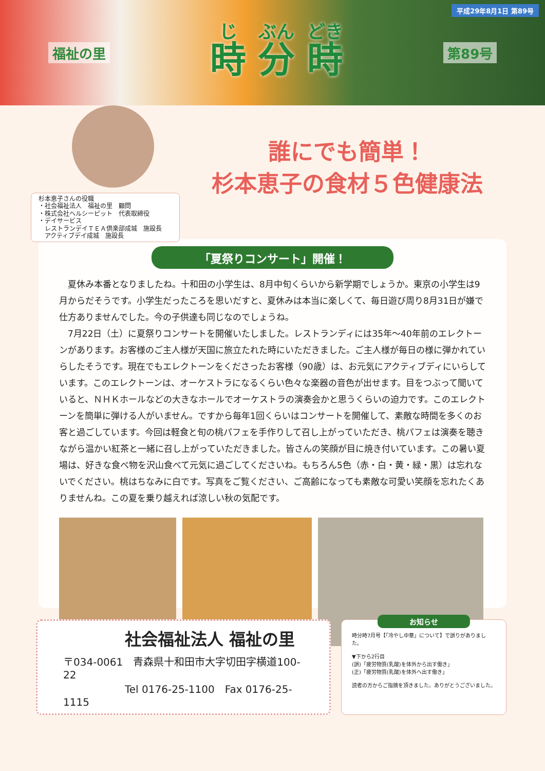平成29年8月1日 第89号
福祉の里 時 分 時 第89号
杉本恵子さんの役職
・社会福祉法人　福祉の里　顧問
・株式会社ヘルシーピット　代表取締役
・デイサービス
　レストランデイＴＥＡ倶楽部成城　施設長
　アクティブデイ成城　施設長
誰にでも簡単！
杉本恵子の食材５色健康法
「夏祭りコンサート」開催！
夏休み本番となりましたね。十和田の小学生は、8月中旬くらいから新学期でしょうか。東京の小学生は9月からだそうです。小学生だったころを思いだすと、夏休みは本当に楽しくて、毎日遊び周り8月31日が嫌で仕方ありませんでした。今の子供達も同じなのでしょうね。
7月22日（土）に夏祭りコンサートを開催いたしました。レストランディには35年～40年前のエレクトーンがあります。お客様のご主人様が天国に旅立たれた時にいただきました。ご主人様が毎日の様に弾かれていらしたそうです。現在でもエレクトーンをくださったお客様（90歳）は、お元気にアクティブディにいらしています。このエレクトーンは、オーケストラになるくらい色々な楽器の音色が出せます。目をつぶって聞いていると、ＮＨＫホールなどの大きなホールでオーケストラの演奏会かと思うくらいの迫力です。このエレクトーンを簡単に弾ける人がいません。ですから毎年1回くらいはコンサートを開催して、素敵な時間を多くのお客と過ごしています。今回は軽食と旬の桃パフェを手作りして召し上がっていただき、桃パフェは演奏を聴きながら温かい紅茶と一緒に召し上がっていただきました。皆さんの笑顔が目に焼き付いています。この暑い夏場は、好きな食べ物を沢山食べて元気に過ごしてくださいね。もちろん5色（赤・白・黄・緑・黒）は忘れないでください。桃はちなみに白です。写真をご覧ください、ご高齢になっても素敵な可愛い笑顔を忘れたくありませんね。この夏を乗り越えれば涼しい秋の気配です。
社会福祉法人 福祉の里
〒034-0061　青森県十和田市大字切田字横道100-22
　　　　　　Tel 0176-25-1100　Fax 0176-25-1115
お知らせ
時分時7月号【「冷やし中華」について】で誤りがありました。
▼下から2行目
(誤)「疲労物質(乳酸)を体外から出す働き」
(正)「疲労物質(乳酸)を体外へ出す働き」
読者の方からご指摘を頂きました。ありがとうございました。